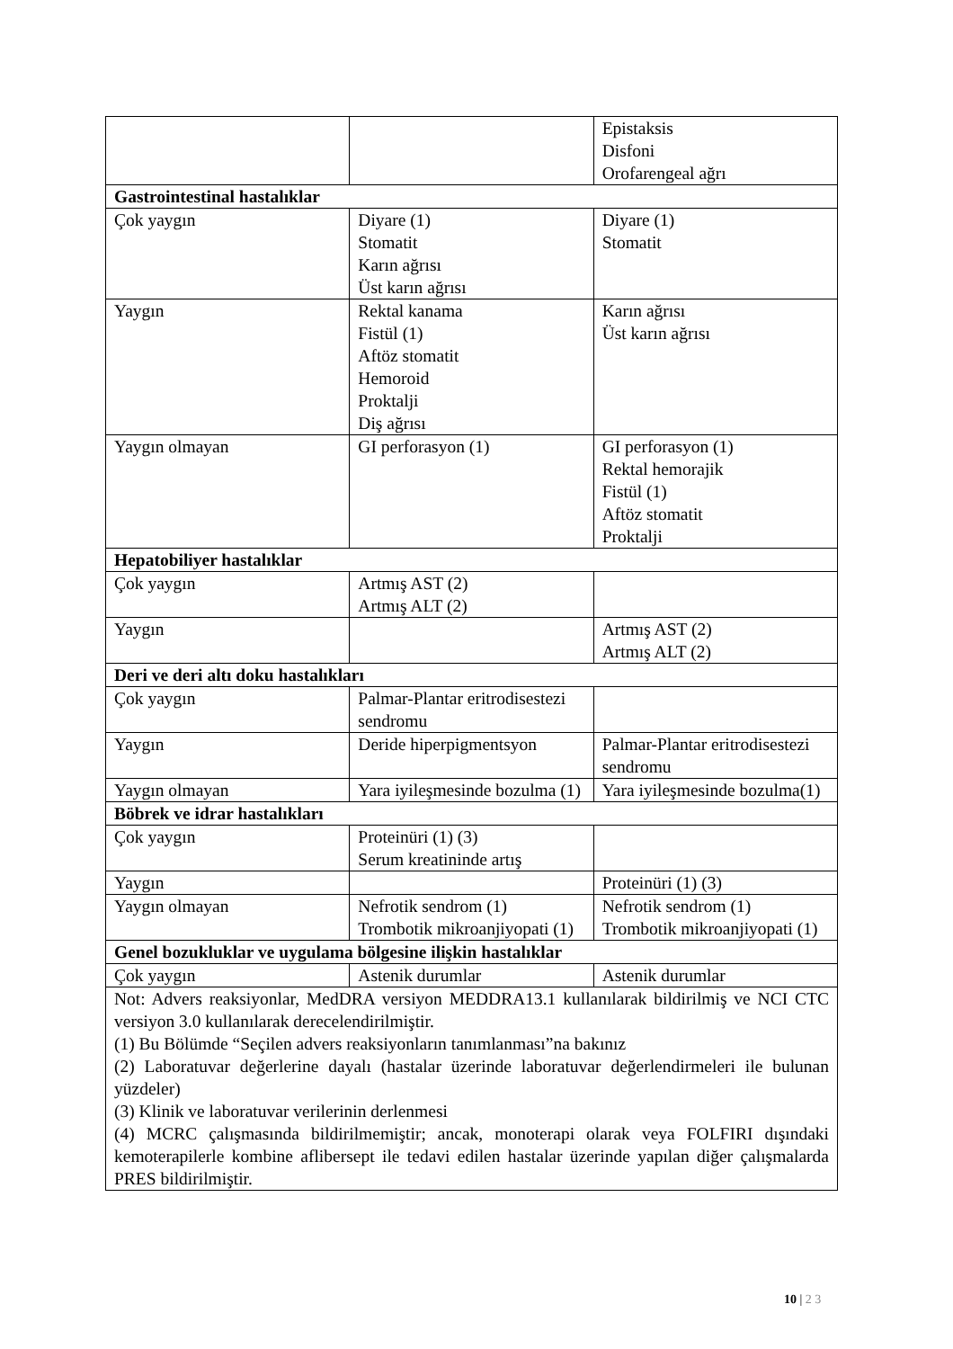| | | Epistaksis Disfoni Orofarengeal ağrı |
| Gastrointestinal hastalıklar | | |
| Çok yaygın | Diyare (1) Stomatit Karın ağrısı Üst karın ağrısı | Diyare (1) Stomatit |
| Yaygın | Rektal kanama Fistül (1) Aftöz stomatit Hemoroid Proktalji Diş ağrısı | Karın ağrısı Üst karın ağrısı |
| Yaygın olmayan | GI perforasyon (1) | GI perforasyon (1) Rektal hemorajik Fistül (1) Aftöz stomatit Proktalji |
| Hepatobiliyer hastalıklar | | |
| Çok yaygın | Artmış AST (2) Artmış ALT (2) | |
| Yaygın | | Artmış AST (2) Artmış ALT (2) |
| Deri ve deri altı doku hastalıkları | | |
| Çok yaygın | Palmar-Plantar eritrodisestezi sendromu | |
| Yaygın | Deride hiperpigmentsyon | Palmar-Plantar eritrodisestezi sendromu |
| Yaygın olmayan | Yara iyileşmesinde bozulma (1) | Yara iyileşmesinde bozulma(1) |
| Böbrek ve idrar hastalıkları | | |
| Çok yaygın | Proteinüri (1) (3) Serum kreatininde artış | |
| Yaygın | | Proteinüri (1) (3) |
| Yaygın olmayan | Nefrotik sendrom (1) Trombotik mikroanjiyopati (1) | Nefrotik sendrom (1) Trombotik mikroanjiyopati (1) |
| Genel bozukluklar ve uygulama bölgesine ilişkin hastalıklar | | |
| Çok yaygın | Astenik durumlar | Astenik durumlar |
| Not: Advers reaksiyonlar, MedDRA versiyon MEDDRA13.1 kullanılarak bildirilmiş ve NCI CTC versiyon 3.0 kullanılarak derecelendirilmiştir. (1) Bu Bölümde “Seçilen advers reaksiyonların tanımlanması”na bakınız (2) Laboratuvar değerlerine dayalı (hastalar üzerinde laboratuvar değerlendirmeleri ile bulunan yüzdeler) (3) Klinik ve laboratuvar verilerinin derlenmesi (4) MCRC çalışmasında bildirilmemiştir; ancak, monoterapi olarak veya FOLFIRI dışındaki kemoterapilerle kombine aflibersept ile tedavi edilen hastalar üzerinde yapılan diğer çalışmalarda PRES bildirilmiştir. | | |
10 | 2 3